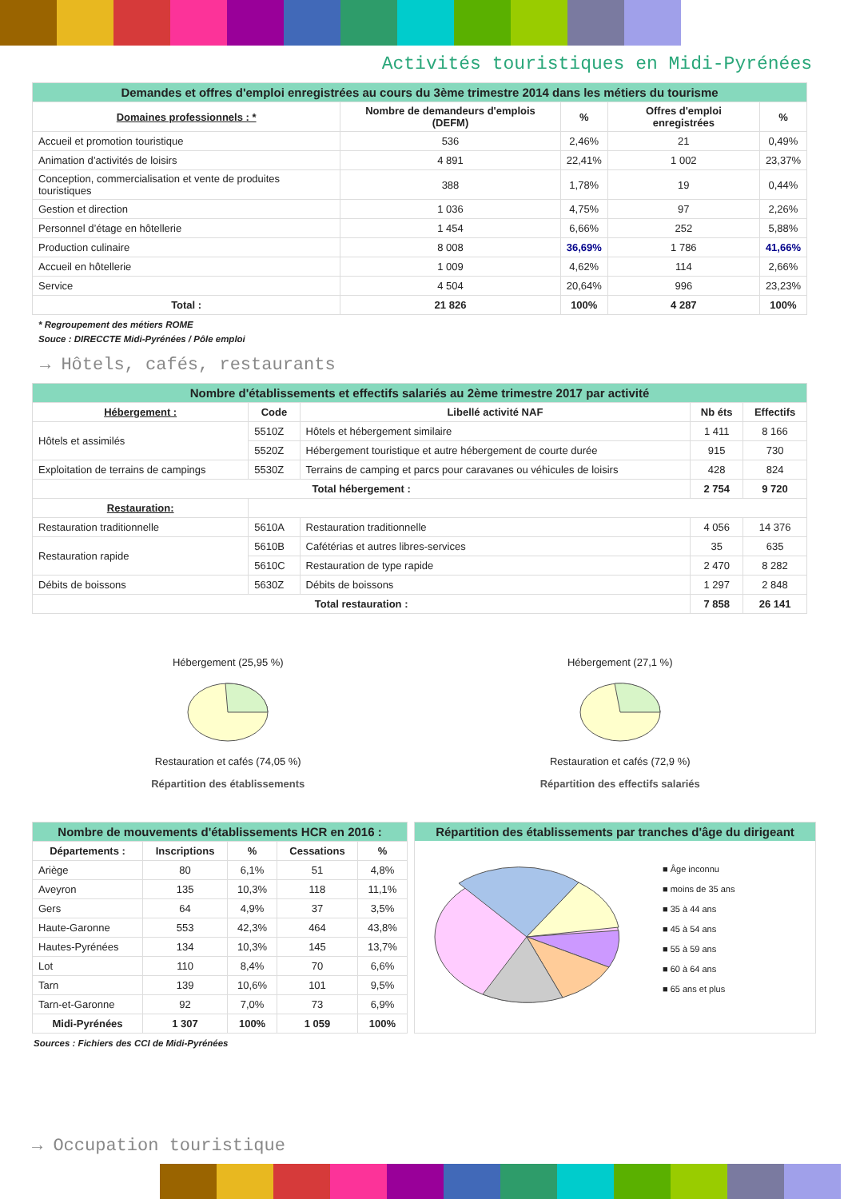Activités touristiques en Midi-Pyrénées
| Demandes et offres d'emploi enregistrées au cours du 3ème trimestre 2014 dans les métiers du tourisme | | | | |
| Domaines professionnels : * | Nombre de demandeurs d'emplois (DEFM) | % | Offres d'emploi enregistrées | % |
| Accueil et promotion touristique | 536 | 2,46% | 21 | 0,49% |
| Animation d’activités de loisirs | 4 891 | 22,41% | 1 002 | 23,37% |
| Conception, commercialisation et vente de produites touristiques | 388 | 1,78% | 19 | 0,44% |
| Gestion et direction | 1 036 | 4,75% | 97 | 2,26% |
| Personnel d’étage en hôtellerie | 1 454 | 6,66% | 252 | 5,88% |
| Production culinaire | 8 008 | 36,69% | 1 786 | 41,66% |
| Accueil en hôtellerie | 1 009 | 4,62% | 114 | 2,66% |
| Service | 4 504 | 20,64% | 996 | 23,23% |
| Total : | 21 826 | 100% | 4 287 | 100% |
* Regroupement des métiers ROME
Souce : DIRECCTE Midi-Pyrénées / Pôle emploi
→ Hôtels, cafés, restaurants
| Nombre d'établissements et effectifs salariés au 2ème trimestre 2017 par activité | | | | |
| Hébergement : | Code | Libellé activité NAF | Nb éts | Effectifs |
| Hôtels et assimilés | 5510Z | Hôtels et hébergement similaire | 1 411 | 8 166 |
| | 5520Z | Hébergement touristique et autre hébergement de courte durée | 915 | 730 |
| Exploitation de terrains de campings | 5530Z | Terrains de camping et parcs pour caravanes ou véhicules de loisirs | 428 | 824 |
| Total hébergement : | | | 2 754 | 9 720 |
| Restauration: | | | | |
| Restauration traditionnelle | 5610A | Restauration traditionnelle | 4 056 | 14 376 |
| Restauration rapide | 5610B | Cafétérias et autres libres-services | 35 | 635 |
| | 5610C | Restauration de type rapide | 2 470 | 8 282 |
| Débits de boissons | 5630Z | Débits de boissons | 1 297 | 2 848 |
| Total restauration : | | | 7 858 | 26 141 |
Hébergement (25,95 %)
Restauration et cafés (74,05 %)
Répartition des établissements
Hébergement (27,1 %)
Restauration et cafés (72,9 %)
Répartition des effectifs salariés
| Nombre de mouvements d'établissements HCR en 2016 : | | | | |
| Départements : | Inscriptions | % | Cessations | % |
| Ariège | 80 | 6,1% | 51 | 4,8% |
| Aveyron | 135 | 10,3% | 118 | 11,1% |
| Gers | 64 | 4,9% | 37 | 3,5% |
| Haute-Garonne | 553 | 42,3% | 464 | 43,8% |
| Hautes-Pyrénées | 134 | 10,3% | 145 | 13,7% |
| Lot | 110 | 8,4% | 70 | 6,6% |
| Tarn | 139 | 10,6% | 101 | 9,5% |
| Tarn-et-Garonne | 92 | 7,0% | 73 | 6,9% |
| Midi-Pyrénées | 1 307 | 100% | 1 059 | 100% |
Répartition des établissements par tranches d'âge du dirigeant
■ Âge inconnu
■ moins de 35 ans
■ 35 à 44 ans
■ 45 à 54 ans
■ 55 à 59 ans
■ 60 à 64 ans
■ 65 ans et plus
Sources : Fichiers des CCI de Midi-Pyrénées
→ Occupation touristique